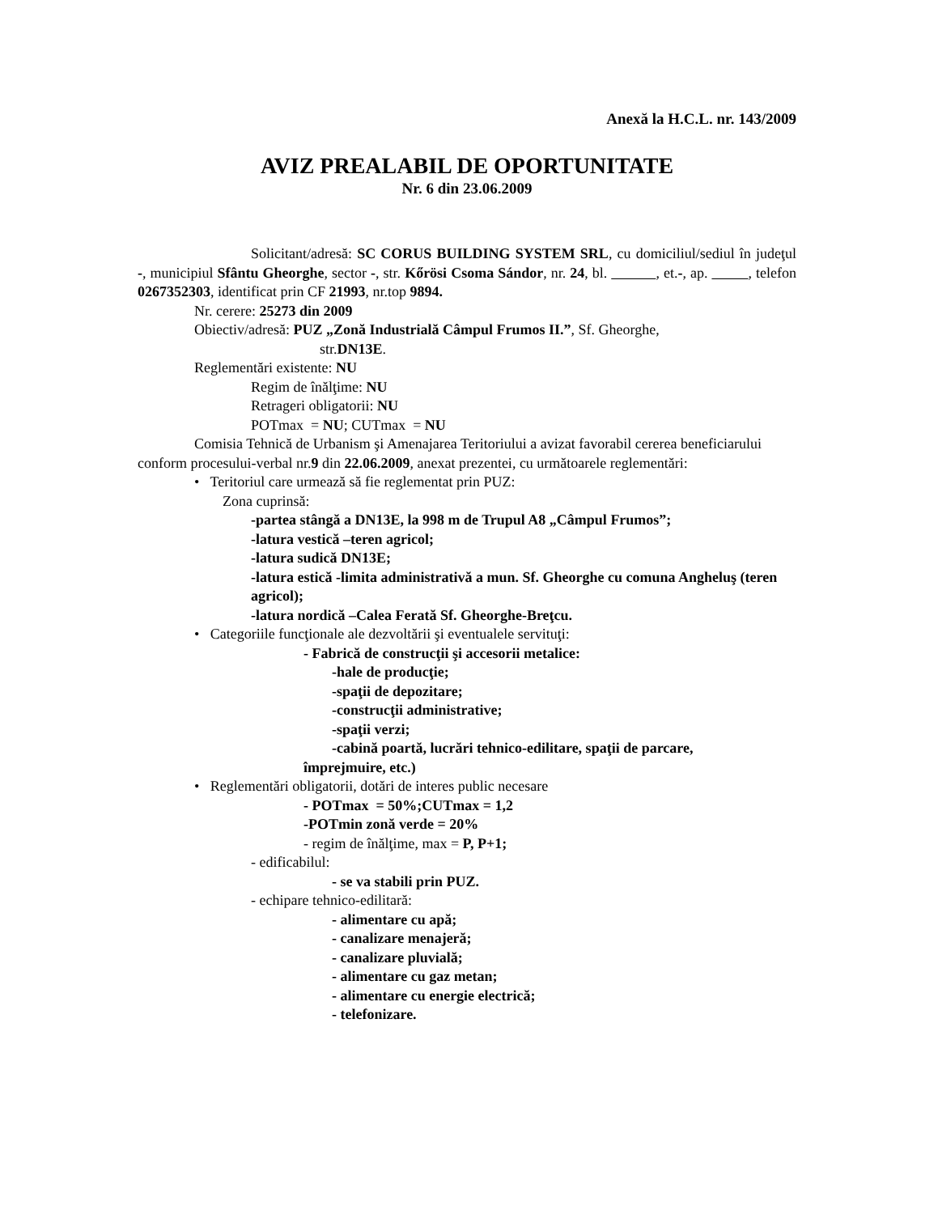Anexă la H.C.L. nr. 143/2009
AVIZ PREALABIL DE OPORTUNITATE
Nr. 6 din 23.06.2009
Solicitant/adresă: SC CORUS BUILDING SYSTEM SRL, cu domiciliul/sediul în judeţul -, municipiul Sfântu Gheorghe, sector -, str. Kőrösi Csoma Sándor, nr. 24, bl. , et.-, ap. , telefon 0267352303, identificat prin CF 21993, nr.top 9894.
Nr. cerere: 25273 din 2009
Obiectiv/adresă: PUZ „Zonă Industrială Câmpul Frumos II.”, Sf. Gheorghe,
str.DN13E.
Reglementări existente: NU
Regim de înălţime: NU
Retrageri obligatorii: NU
POTmax = NU; CUTmax = NU
Comisia Tehnică de Urbanism şi Amenajarea Teritoriului a avizat favorabil cererea beneficiarului conform procesului-verbal nr.9 din 22.06.2009, anexat prezentei, cu următoarele reglementări:
• Teritoriul care urmează să fie reglementat prin PUZ:
Zona cuprinsă:
-partea stângă a DN13E, la 998 m de Trupul A8 „Câmpul Frumos”;
-latura vestică –teren agricol;
-latura sudică DN13E;
-latura estică -limita administrativă a mun. Sf. Gheorghe cu comuna Angheluş (teren agricol);
-latura nordică –Calea Ferată Sf. Gheorghe-Breţcu.
• Categoriile funcţionale ale dezvoltării şi eventualele servituţi:
- Fabrică de construcţii şi accesorii metalice:
-hale de producţie;
-spaţii de depozitare;
-construcţii administrative;
-spaţii verzi;
-cabină poartă, lucrări tehnico-edilitare, spaţii de parcare,
împrejmuire, etc.)
• Reglementări obligatorii, dotări de interes public necesare
- POTmax = 50%;CUTmax = 1,2
-POTmin zonă verde = 20%
- regim de înălţime, max = P, P+1;
- edificabilul:
- se va stabili prin PUZ.
- echipare tehnico-edilitară:
- alimentare cu apă;
- canalizare menajeră;
- canalizare pluvială;
- alimentare cu gaz metan;
- alimentare cu energie electrică;
- telefonizare.